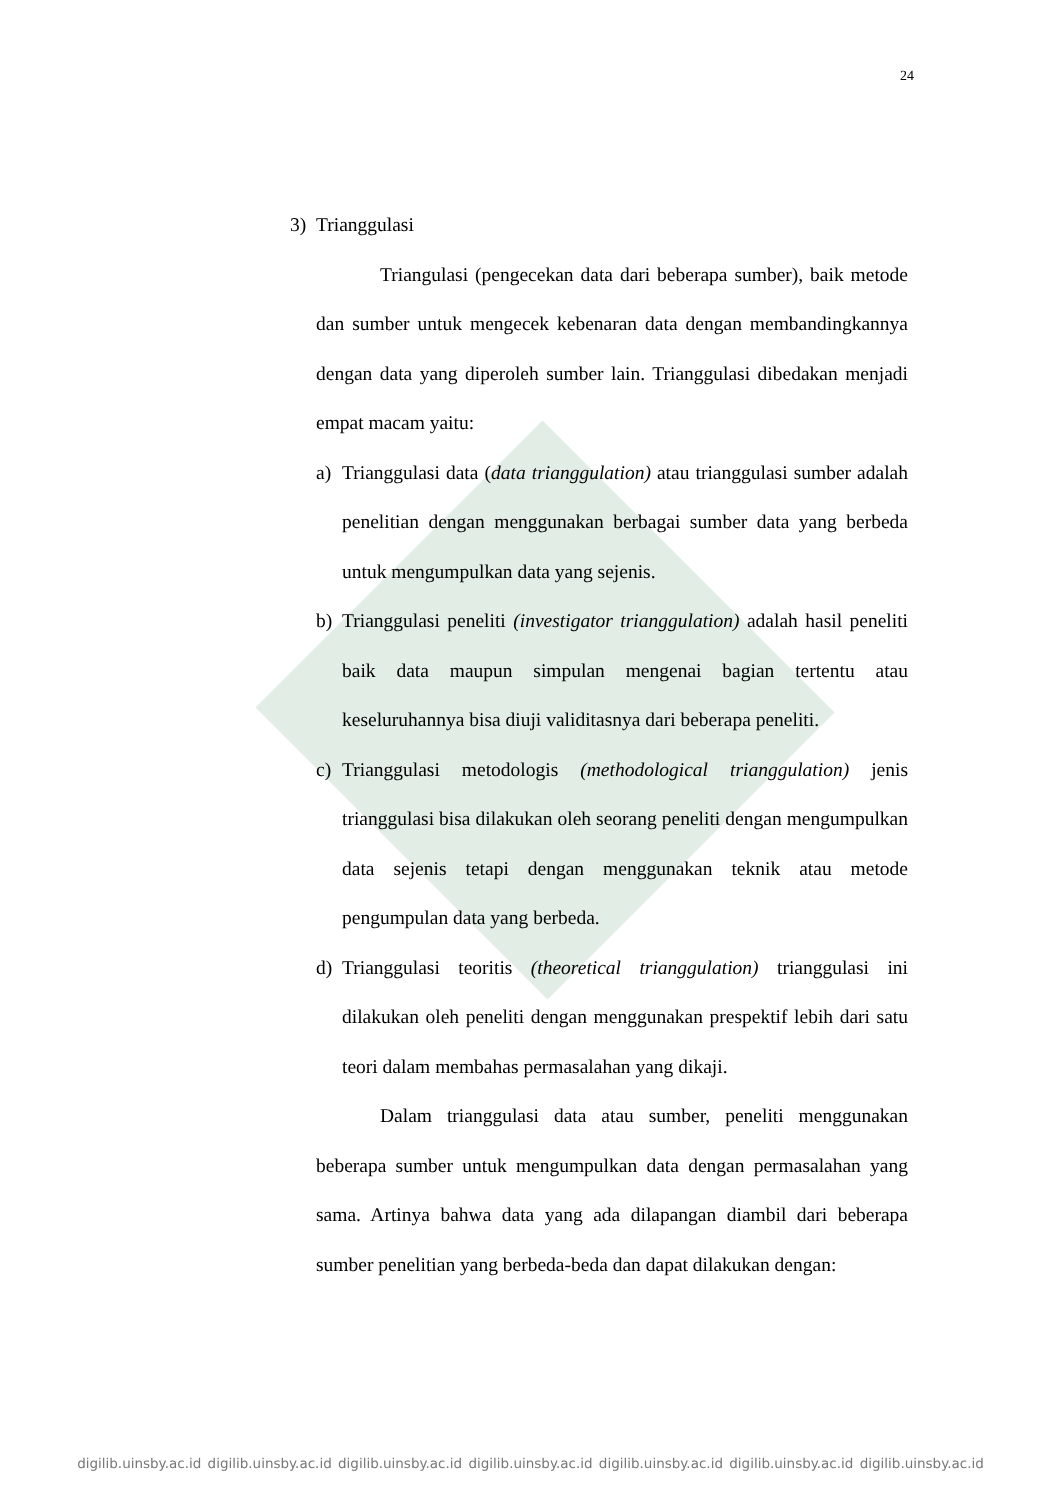24
3) Trianggulasi
Triangulasi (pengecekan data dari beberapa sumber), baik metode dan sumber untuk mengecek kebenaran data dengan membandingkannya dengan data yang diperoleh sumber lain. Trianggulasi dibedakan menjadi empat macam yaitu:
a) Trianggulasi data (data trianggulation) atau trianggulasi sumber adalah penelitian dengan menggunakan berbagai sumber data yang berbeda untuk mengumpulkan data yang sejenis.
b) Trianggulasi peneliti (investigator trianggulation) adalah hasil peneliti baik data maupun simpulan mengenai bagian tertentu atau keseluruhannya bisa diuji validitasnya dari beberapa peneliti.
c) Trianggulasi metodologis (methodological trianggulation) jenis trianggulasi bisa dilakukan oleh seorang peneliti dengan mengumpulkan data sejenis tetapi dengan menggunakan teknik atau metode pengumpulan data yang berbeda.
d) Trianggulasi teoritis (theoretical trianggulation) trianggulasi ini dilakukan oleh peneliti dengan menggunakan prespektif lebih dari satu teori dalam membahas permasalahan yang dikaji.
Dalam trianggulasi data atau sumber, peneliti menggunakan beberapa sumber untuk mengumpulkan data dengan permasalahan yang sama. Artinya bahwa data yang ada dilapangan diambil dari beberapa sumber penelitian yang berbeda-beda dan dapat dilakukan dengan:
digilib.uinsby.ac.id digilib.uinsby.ac.id digilib.uinsby.ac.id digilib.uinsby.ac.id digilib.uinsby.ac.id digilib.uinsby.ac.id digilib.uinsby.ac.id